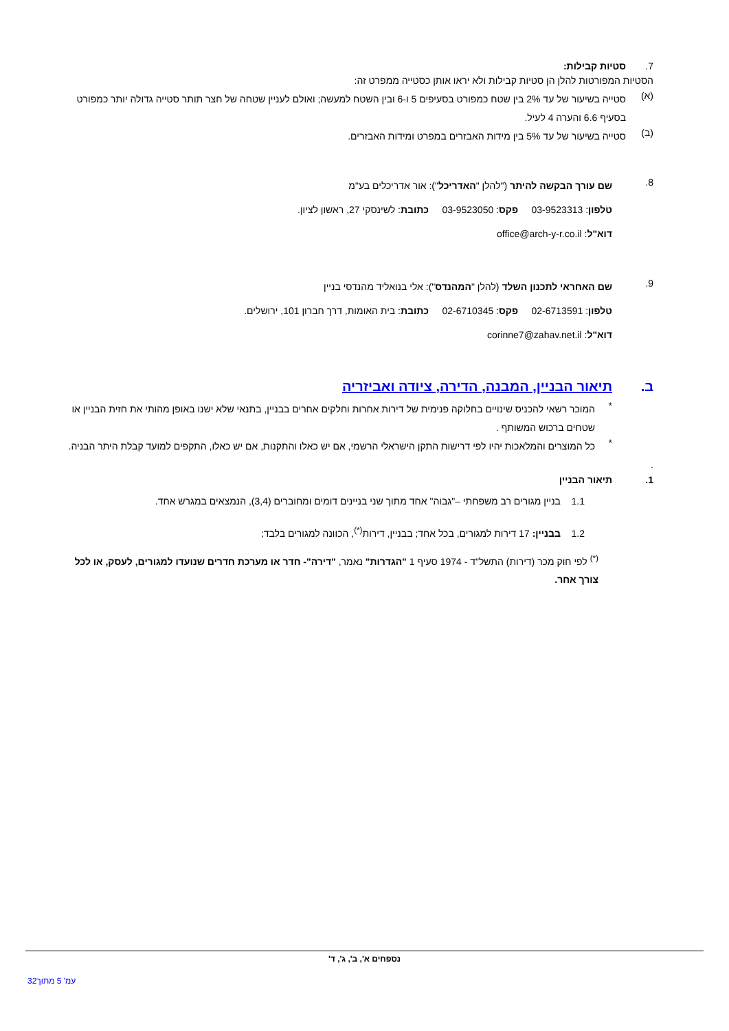7. סטיות קבילות:
הסטיות המפורטות להלן הן סטיות קבילות ולא יראו אותן כסטייה ממפרט זה:
(א)
סטייה בשיעור של עד 2% בין שטח כמפורט בסעיפים 5 ו-6 ובין השטח למעשה; ואולם לעניין שטחה של חצר תותר סטייה גדולה יותר כמפורט בסעיף 6.6 והערה 4 לעיל.
(ב)
סטייה בשיעור של עד 5% בין מידות האבזרים במפרט ומידות האבזרים.
8.
שם עורך הבקשה להיתר ("להלן "האדריכל"): אור אדריכלים בע"מ
טלפון: 03-9523313 פקס: 03-9523050 כתובת: לשינסקי 27, ראשון לציון.
דוא"ל: office@arch-y-r.co.il
9.
שם האחראי לתכנון השלד (להלן "המהנדס"): אלי בנואליד מהנדסי בניין
טלפון: 02-6713591 פקס: 02-6710345 כתובת: בית האומות, דרך חברון 101, ירושלים.
דוא"ל: corinne7@zahav.net.il
ב. תיאור הבניין, המבנה, הדירה, ציודה ואביזריה
*
המוכר רשאי להכניס שינויים בחלוקה פנימית של דירות אחרות וחלקים אחרים בבניין, בתנאי שלא ישנו באופן מהותי את חזית הבניין או שטחים ברכוש המשותף .
*
כל המוצרים והמלאכות יהיו לפי דרישות התקן הישראלי הרשמי, אם יש כאלו והתקנות, אם יש כאלו, התקפים למועד קבלת היתר הבניה.
.
1. תיאור הבניין
1.1 בניין מגורים רב משפחתי –"גבוה" אחד מתוך שני בניינים דומים ומחוברים (3,4), הנמצאים במגרש אחד.
1.2 בבניין: 17 דירות למגורים, בכל אחד; בבניין, דירות<sup>(*)</sup>, הכוונה למגורים בלבד;
<sup>(*)</sup> לפי חוק מכר (דירות) התשל"ד - 1974 סעיף 1 "הגדרות" נאמר, "דירה"- חדר או מערכת חדרים שנועדו למגורים, לעסק, או לכל צורך אחר.
נספחים א', ב', ג', ד'
עמ' 5 מתוך32